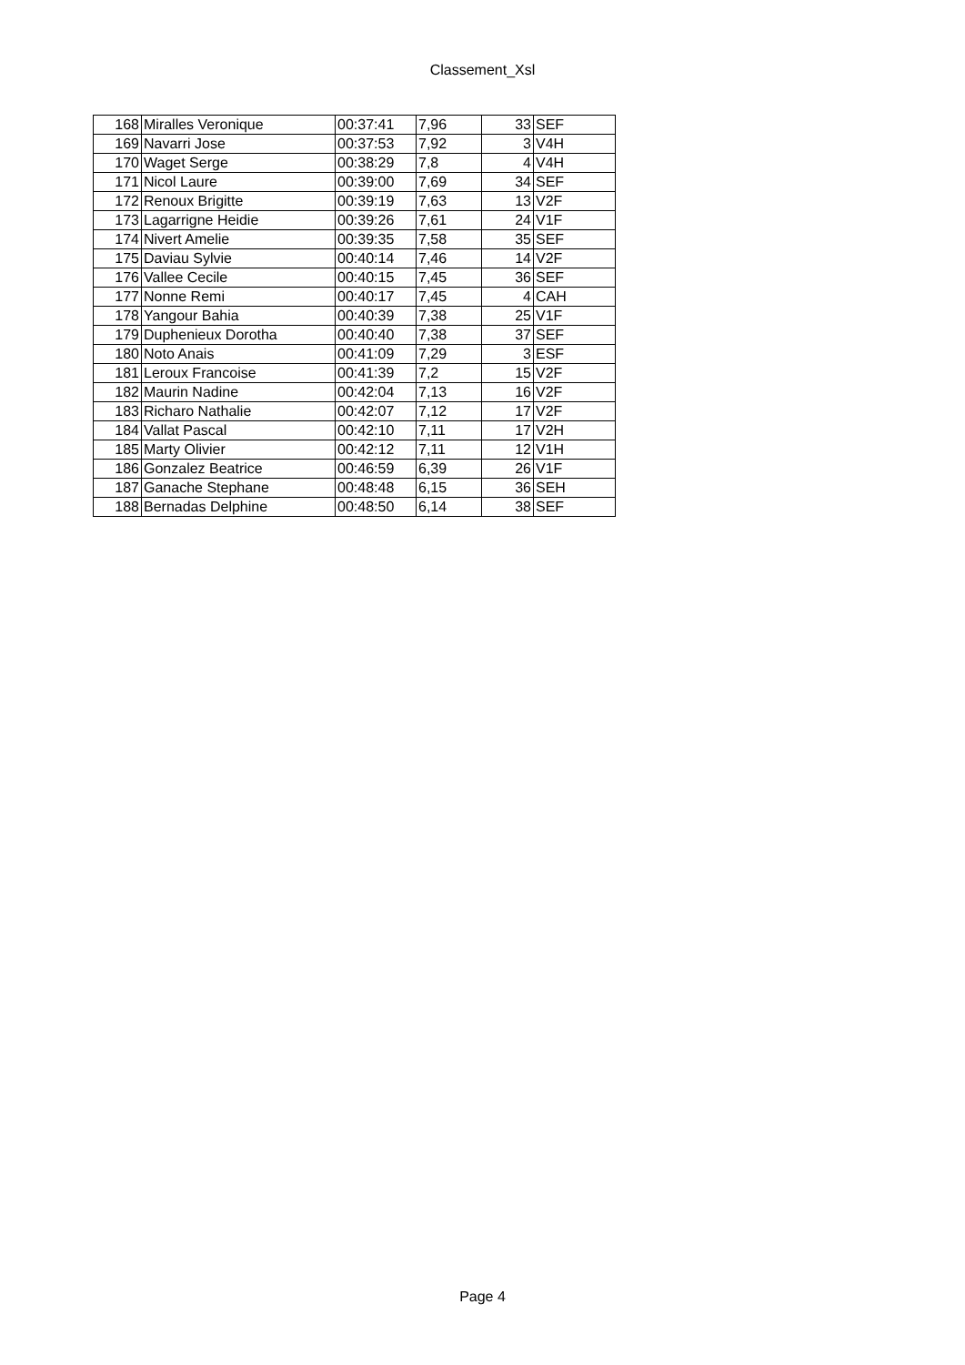Classement_Xsl
| 168 | Miralles Veronique | 00:37:41 | 7,96 | 33 | SEF |
| 169 | Navarri Jose | 00:37:53 | 7,92 | 3 | V4H |
| 170 | Waget Serge | 00:38:29 | 7,8 | 4 | V4H |
| 171 | Nicol Laure | 00:39:00 | 7,69 | 34 | SEF |
| 172 | Renoux Brigitte | 00:39:19 | 7,63 | 13 | V2F |
| 173 | Lagarrigne Heidie | 00:39:26 | 7,61 | 24 | V1F |
| 174 | Nivert Amelie | 00:39:35 | 7,58 | 35 | SEF |
| 175 | Daviau Sylvie | 00:40:14 | 7,46 | 14 | V2F |
| 176 | Vallee Cecile | 00:40:15 | 7,45 | 36 | SEF |
| 177 | Nonne Remi | 00:40:17 | 7,45 | 4 | CAH |
| 178 | Yangour Bahia | 00:40:39 | 7,38 | 25 | V1F |
| 179 | Duphenieux Dorotha | 00:40:40 | 7,38 | 37 | SEF |
| 180 | Noto Anais | 00:41:09 | 7,29 | 3 | ESF |
| 181 | Leroux Francoise | 00:41:39 | 7,2 | 15 | V2F |
| 182 | Maurin Nadine | 00:42:04 | 7,13 | 16 | V2F |
| 183 | Richaro Nathalie | 00:42:07 | 7,12 | 17 | V2F |
| 184 | Vallat Pascal | 00:42:10 | 7,11 | 17 | V2H |
| 185 | Marty Olivier | 00:42:12 | 7,11 | 12 | V1H |
| 186 | Gonzalez Beatrice | 00:46:59 | 6,39 | 26 | V1F |
| 187 | Ganache Stephane | 00:48:48 | 6,15 | 36 | SEH |
| 188 | Bernadas Delphine | 00:48:50 | 6,14 | 38 | SEF |
Page 4